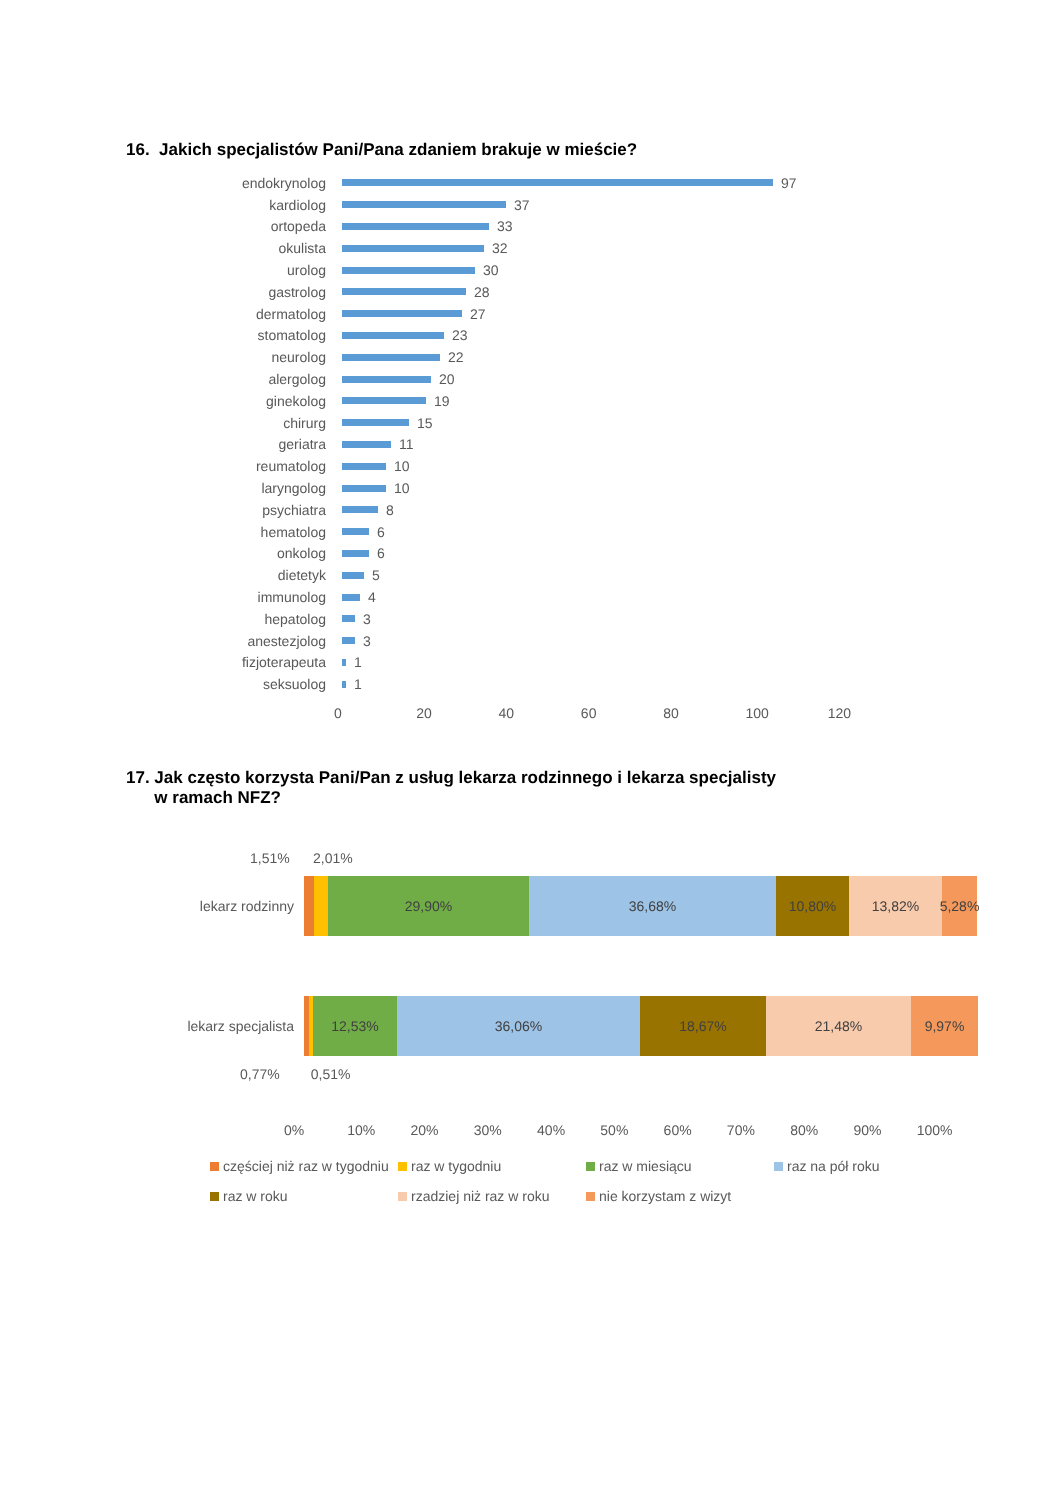16. Jakich specjalistów Pani/Pana zdaniem brakuje w mieście?
endokrynolog 97
kardiolog 37
ortopeda 33
okulista 32
urolog 30
gastrolog 28
dermatolog 27
stomatolog 23
neurolog 22
alergolog 20
ginekolog 19
chirurg 15
geriatra 11
reumatolog 10
laryngolog 10
psychiatra 8
hematolog 6
onkolog 6
dietetyk 5
immunolog 4
hepatolog 3
anestezjolog 3
fizjoterapeuta 1
seksuolog 1
0 20 40 60 80 100 120
17. Jak często korzysta Pani/Pan z usług lekarza rodzinnego i lekarza specjalisty
w ramach NFZ?
1,51% 2,01%
lekarz rodzinny 29,90% 36,68% 10,80% 13,82% 5,28%
lekarz specjalista 12,53% 36,06% 18,67% 21,48% 9,97%
0,77% 0,51%
0% 10% 20% 30% 40% 50% 60% 70% 80% 90% 100%
częściej niż raz w tygodniu raz w tygodniu raz w miesiącu raz na pół roku raz w roku rzadziej niż raz w roku nie korzystam z wizyt